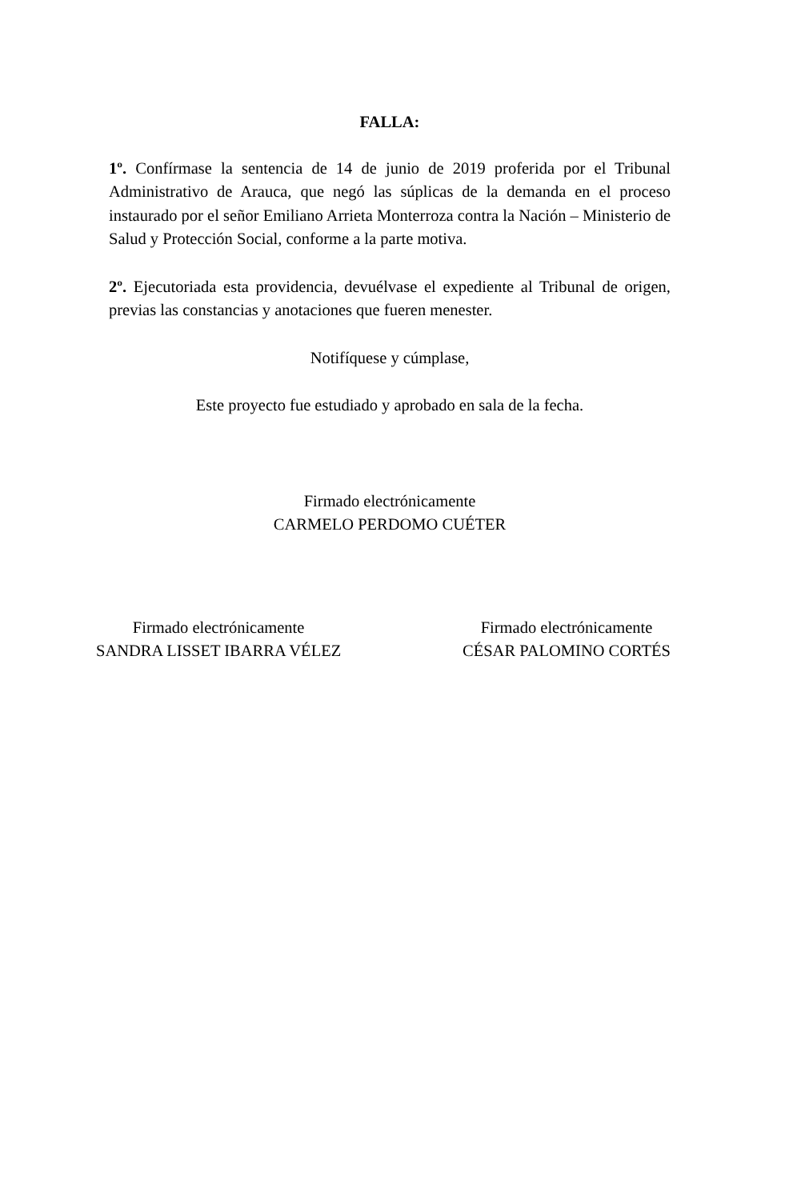FALLA:
1º. Confírmase la sentencia de 14 de junio de 2019 proferida por el Tribunal Administrativo de Arauca, que negó las súplicas de la demanda en el proceso instaurado por el señor Emiliano Arrieta Monterroza contra la Nación – Ministerio de Salud y Protección Social, conforme a la parte motiva.
2º. Ejecutoriada esta providencia, devuélvase el expediente al Tribunal de origen, previas las constancias y anotaciones que fueren menester.
Notifíquese y cúmplase,
Este proyecto fue estudiado y aprobado en sala de la fecha.
Firmado electrónicamente
CARMELO PERDOMO CUÉTER
Firmado electrónicamente
SANDRA LISSET IBARRA VÉLEZ
Firmado electrónicamente
CÉSAR PALOMINO CORTÉS